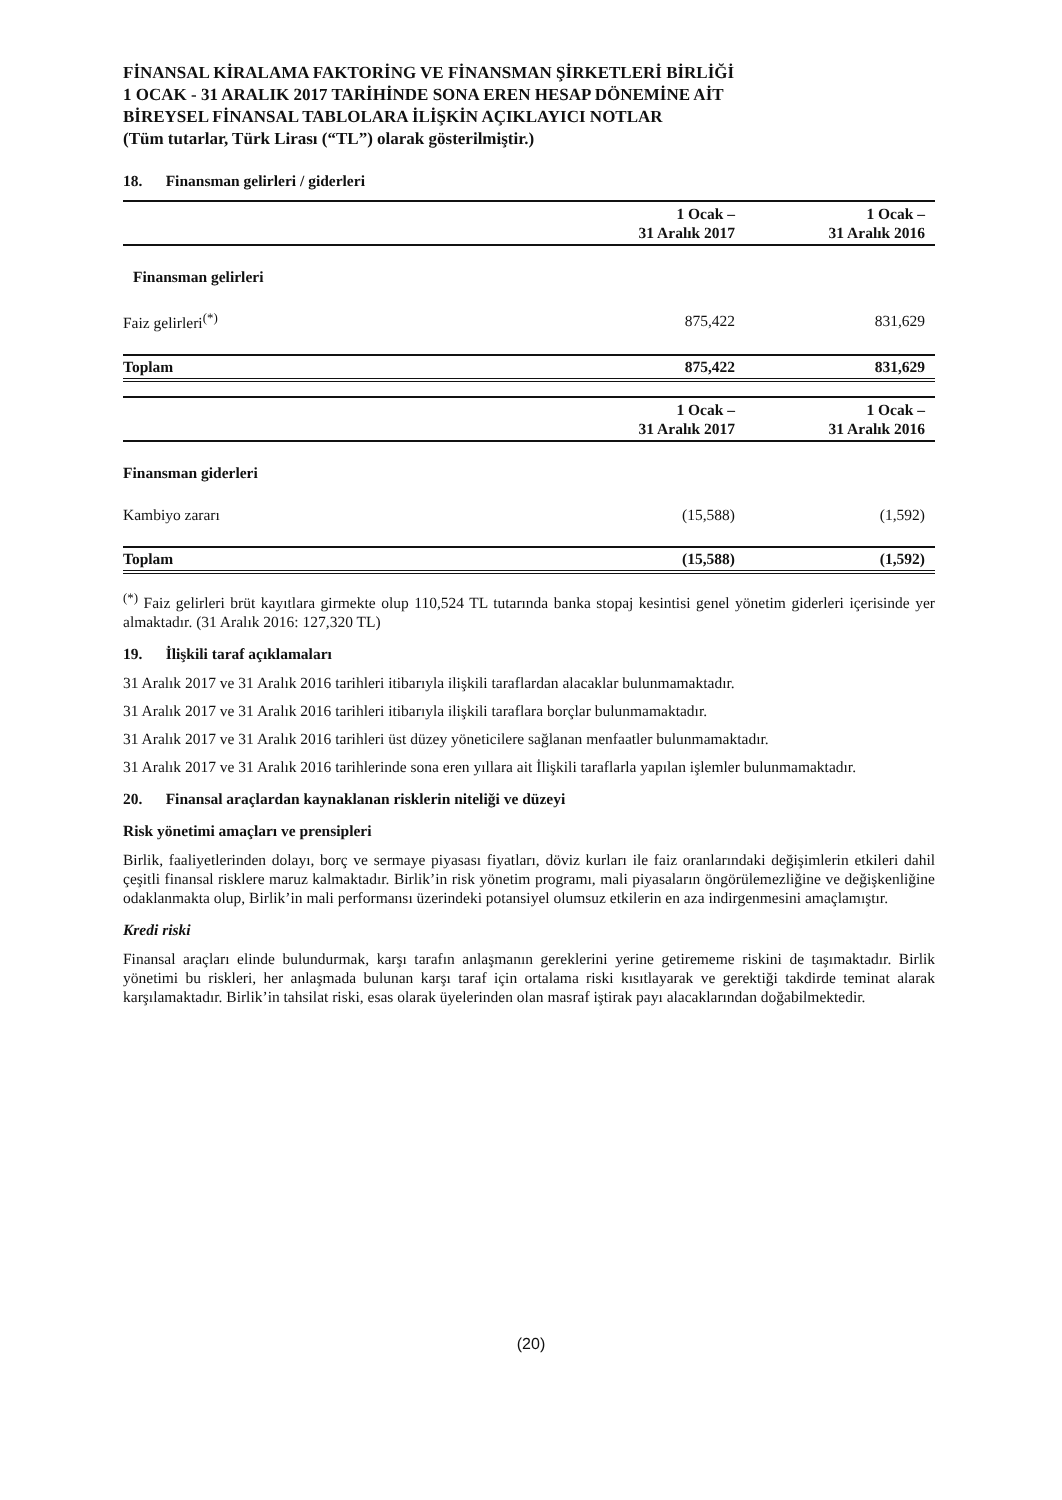FİNANSAL KİRALAMA FAKTORİNG VE FİNANSMAN ŞİRKETLERİ BİRLİĞİ
1 OCAK - 31 ARALIK 2017 TARİHİNDE SONA EREN HESAP DÖNEMİNE AİT
BİREYSEL FİNANSAL TABLOLARA İLİŞKİN AÇIKLAYICI NOTLAR
(Tüm tutarlar, Türk Lirası (“TL”) olarak gösterilmiştir.)
18. Finansman gelirleri / giderleri
| | 1 Ocak – 31 Aralık 2017 | 1 Ocak – 31 Aralık 2016 |
| --- | --- | --- |
| Finansman gelirleri | | |
| Faiz gelirleri<sup>(*)</sup> | 875,422 | 831,629 |
| Toplam | 875,422 | 831,629 |
| | 1 Ocak – 31 Aralık 2017 | 1 Ocak – 31 Aralık 2016 |
| --- | --- | --- |
| Finansman giderleri | | |
| Kambiyo zararı | (15,588) | (1,592) |
| Toplam | (15,588) | (1,592) |
<sup>(*)</sup> Faiz gelirleri brüt kayıtlara girmekte olup 110,524 TL tutarında banka stopaj kesintisi genel yönetim giderleri içerisinde yer almaktadır. (31 Aralık 2016: 127,320 TL)
19. İlişkili taraf açıklamaları
31 Aralık 2017 ve 31 Aralık 2016 tarihleri itibarıyla ilişkili taraflardan alacaklar bulunmamaktadır.
31 Aralık 2017 ve 31 Aralık 2016 tarihleri itibarıyla ilişkili taraflara borçlar bulunmamaktadır.
31 Aralık 2017 ve 31 Aralık 2016 tarihleri üst düzey yöneticilere sağlanan menfaatler bulunmamaktadır.
31 Aralık 2017 ve 31 Aralık 2016 tarihlerinde sona eren yıllara ait İlişkili taraflarla yapılan işlemler bulunmamaktadır.
20. Finansal araçlardan kaynaklanan risklerin niteliği ve düzeyi
Risk yönetimi amaçları ve prensipleri
Birlik, faaliyetlerinden dolayı, borç ve sermaye piyasası fiyatları, döviz kurları ile faiz oranlarındaki değişimlerin etkileri dahil çeşitli finansal risklere maruz kalmaktadır. Birlik’in risk yönetim programı, mali piyasaların öngörülemezliğine ve değişkenliğine odaklanmakta olup, Birlik’in mali performansı üzerindeki potansiyel olumsuz etkilerin en aza indirgenmesini amaçlamıştır.
Kredi riski
Finansal araçları elinde bulundurmak, karşı tarafın anlaşmanın gereklerini yerine getirememe riskini de taşımaktadır. Birlik yönetimi bu riskleri, her anlaşmada bulunan karşı taraf için ortalama riski kısıtlayarak ve gerektiği takdirde teminat alarak karşılamaktadır. Birlik’in tahsilat riski, esas olarak üyelerinden olan masraf iştirak payı alacaklarından doğabilmektedir.
(20)